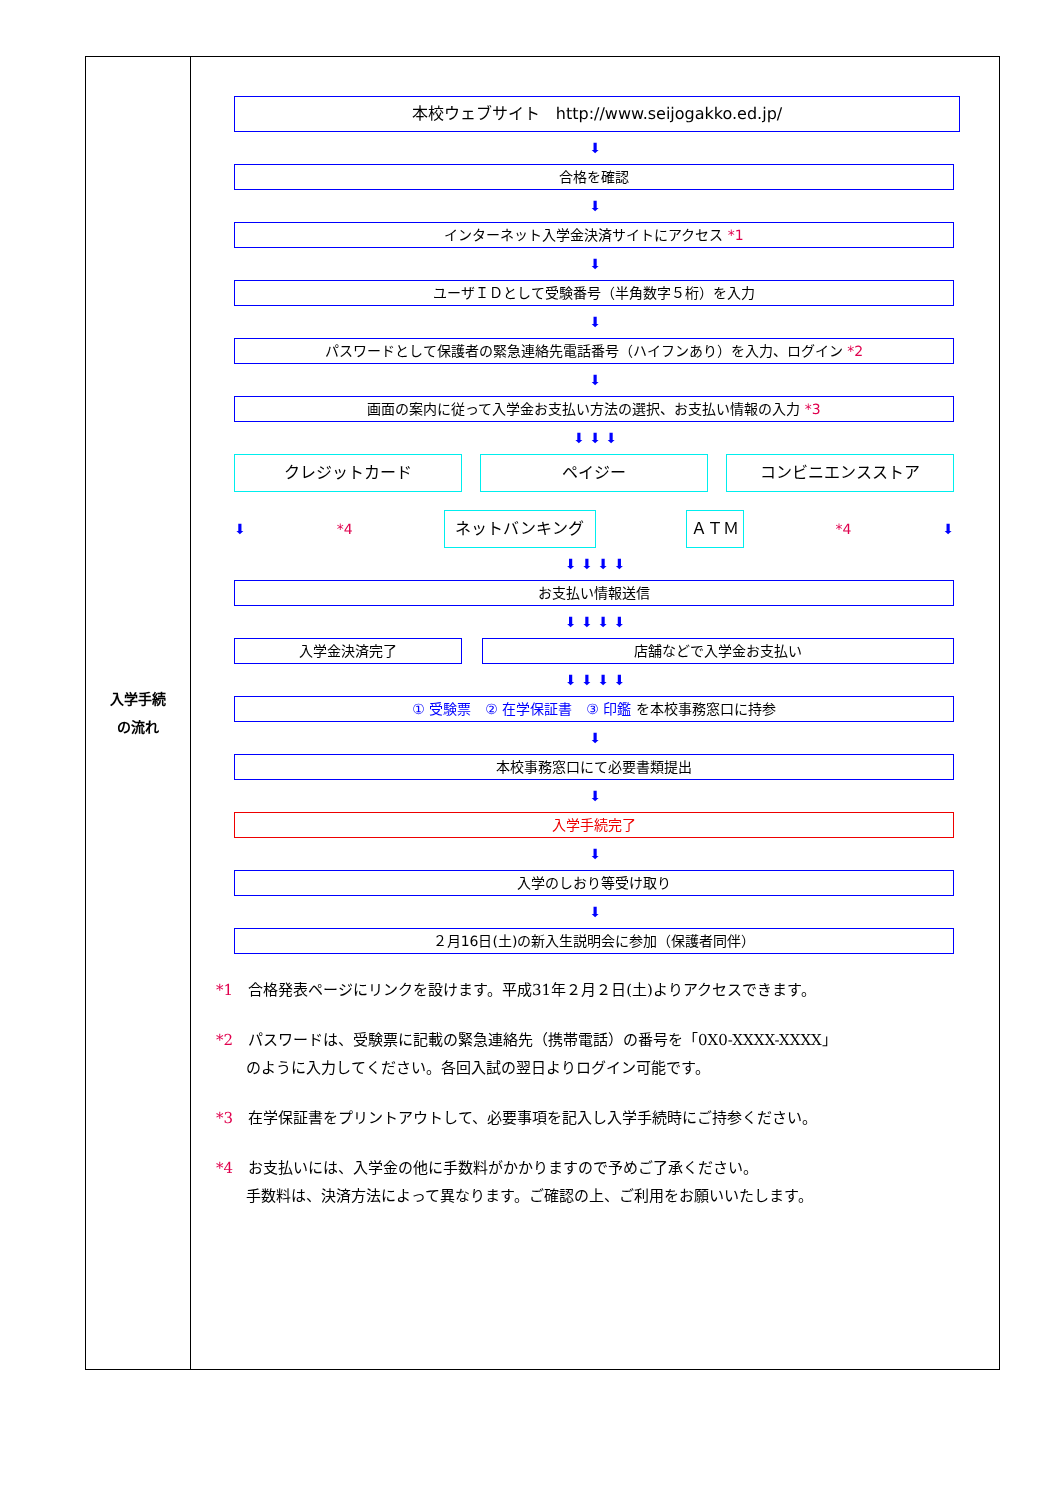| 入学手続 の流れ | 本校ウェブサイト http://www.seijogakko.ed.jp/ ⬇ 合格を確認 ⬇ インターネット入学金決済サイトにアクセス *1 ⬇ ユーザＩＤとして受験番号（半角数字５桁）を入力 ⬇ パスワードとして保護者の緊急連絡先電話番号（ハイフンあり）を入力、ログイン *2 ⬇ 画面の案内に従って入学金お支払い方法の選択、お支払い情報の入力 *3 ⬇ ⬇ ⬇ クレジットカード ペイジー コンビニエンスストア ⬇ *4 ネットバンキング ＡＴＭ *4 ⬇ ⬇ ⬇ ⬇ ⬇ お支払い情報送信 ⬇ ⬇ ⬇ ⬇ 入学金決済完了 店舗などで入学金お支払い ⬇ ⬇ ⬇ ⬇ ① 受験票 ② 在学保証書 ③ 印鑑 を本校事務窓口に持参 ⬇ 本校事務窓口にて必要書類提出 ⬇ 入学手続完了 ⬇ 入学のしおり等受け取り ⬇ ２月16日(土)の新入生説明会に参加（保護者同伴） *1 合格発表ページにリンクを設けます。平成31年２月２日(土)よりアクセスできます。 *2 パスワードは、受験票に記載の緊急連絡先（携帯電話）の番号を「0X0-XXXX-XXXX」 のように入力してください。各回入試の翌日よりログイン可能です。 *3 在学保証書をプリントアウトして、必要事項を記入し入学手続時にご持参ください。 *4 お支払いには、入学金の他に手数料がかかりますので予めご了承ください。 手数料は、決済方法によって異なります。ご確認の上、ご利用をお願いいたします。 |